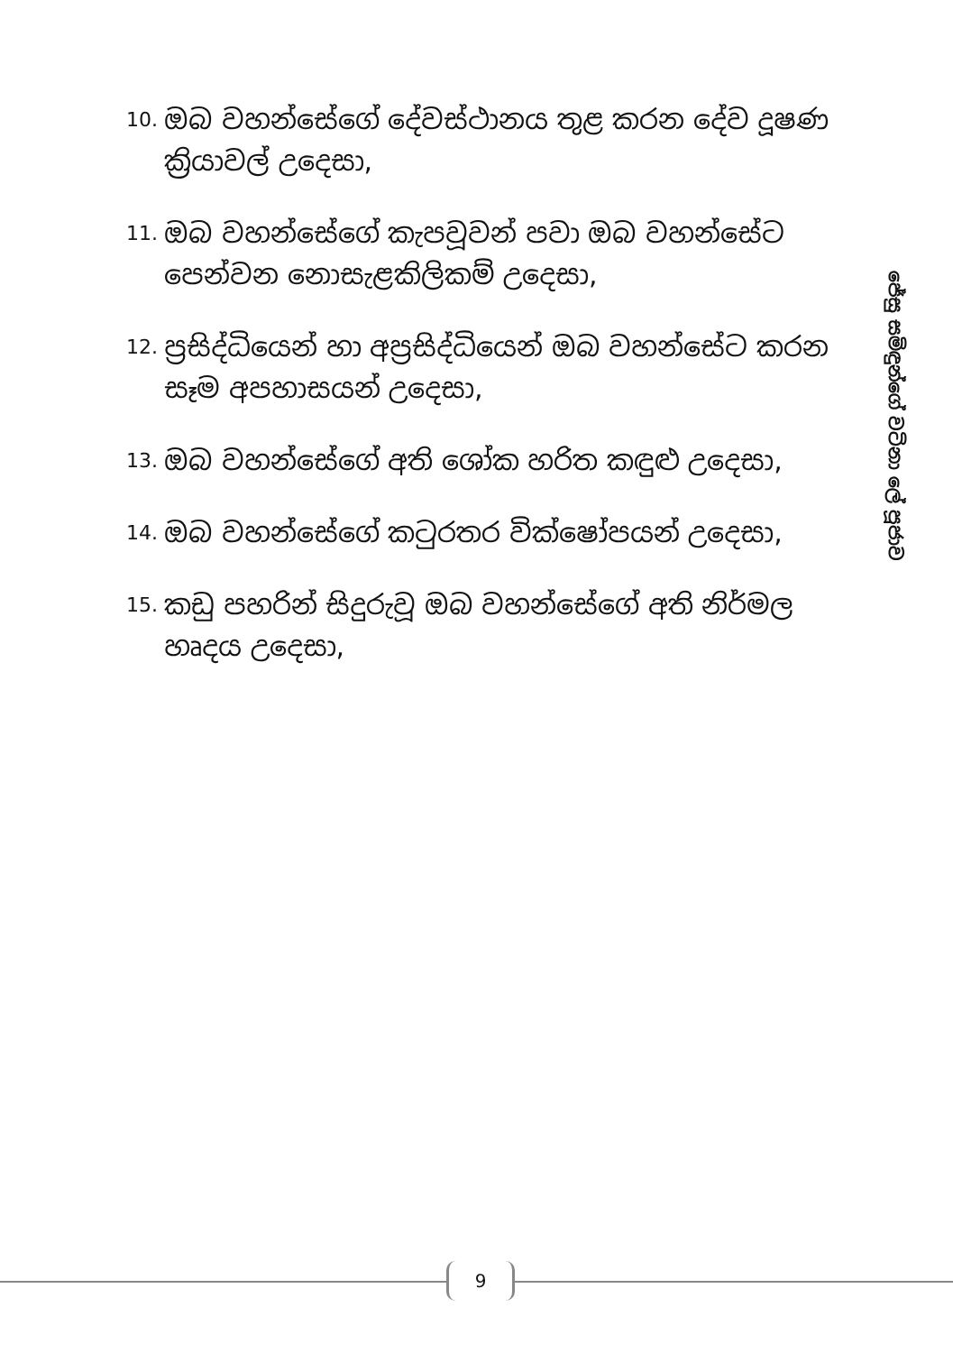10. ඔබ වහන්සේගේ දේවස්ථානය තුළ කරන දේව දූෂණ ක්‍රියාවල් උදෙසා,
11. ඔබ වහන්සේගේ කැපවූවන් පවා ඔබ වහන්සේට පෙන්වන නොසැළකිලිකම් උදෙසා,
12. ප්‍රසිද්ධියෙන් හා අප්‍රසිද්ධියෙන් ඔබ වහන්සේට කරන සෑම අපහාසයන් උදෙසා,
13. ඔබ වහන්සේගේ අති ශෝක හරිත කඳුළු උදෙසා,
14. ඔබ වහන්සේගේ කටුරතර වික්ෂෝපයන් උදෙසා,
15. කඩු පහරින් සිදුරුවූ ඔබ වහන්සේගේ අති නිර්මල හෘදය උදෙසා,
ජේසු සමිඳුන්ගේ වටිනා ලේ පූජාව
9